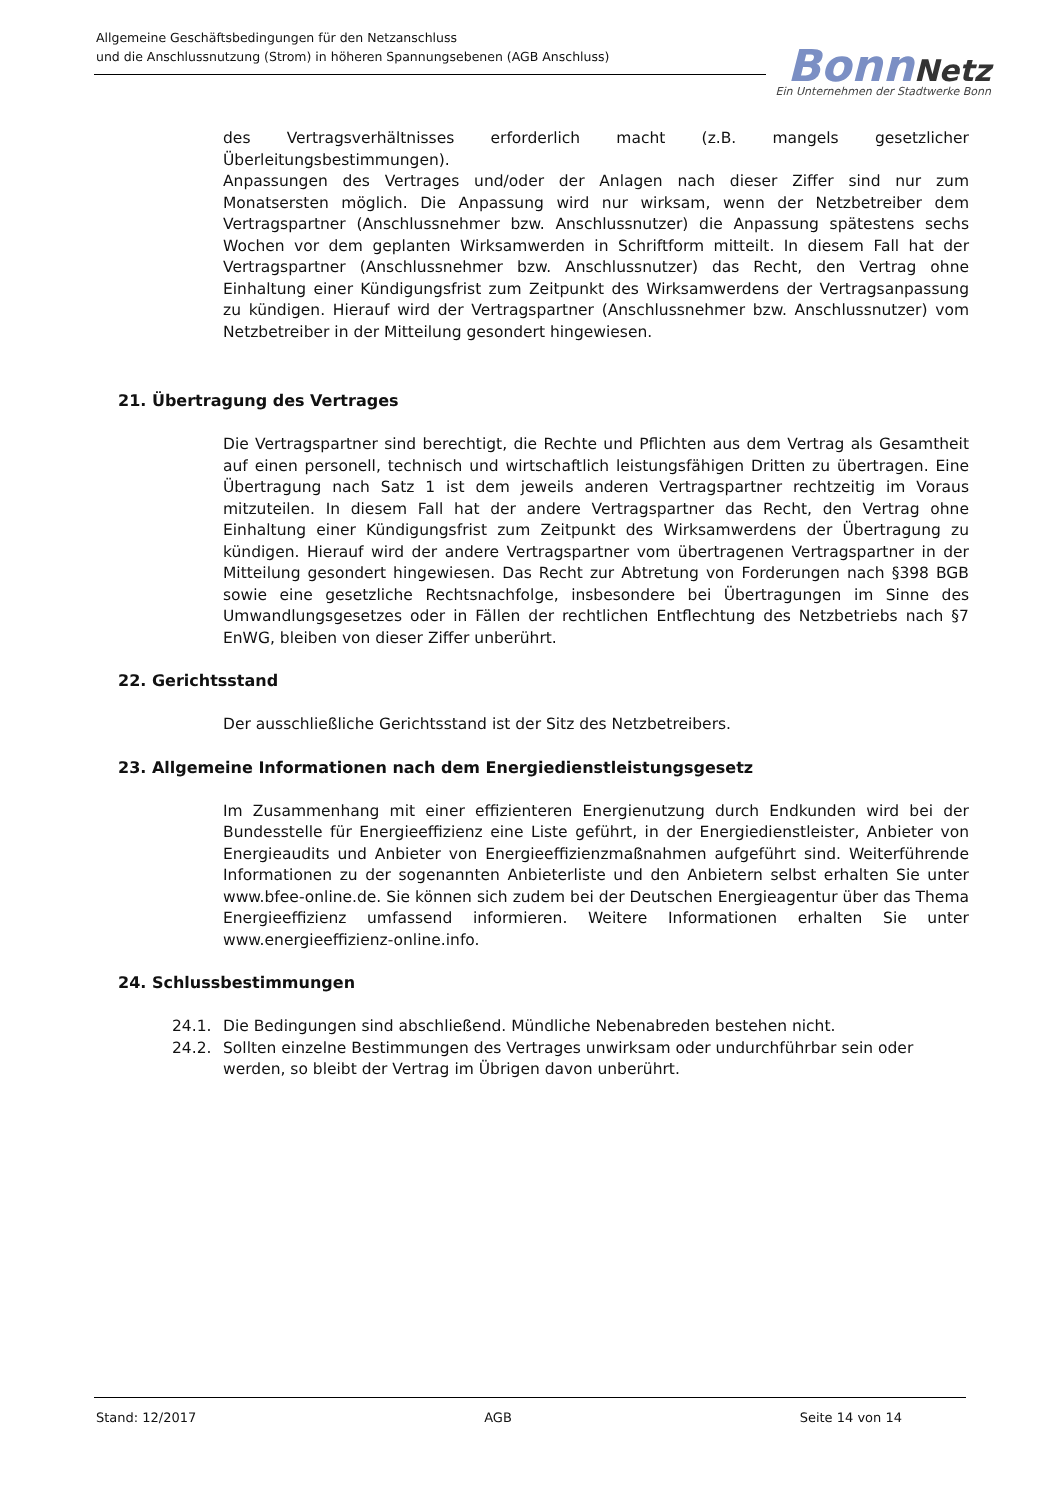Allgemeine Geschäftsbedingungen für den Netzanschluss
und die Anschlussnutzung (Strom) in höheren Spannungsebenen (AGB Anschluss)
Bonn Netz
Ein Unternehmen der Stadtwerke Bonn
des Vertragsverhältnisses erforderlich macht (z.B. mangels gesetzlicher Überleitungsbestimmungen).
Anpassungen des Vertrages und/oder der Anlagen nach dieser Ziffer sind nur zum Monatsersten möglich. Die Anpassung wird nur wirksam, wenn der Netzbetreiber dem Vertragspartner (Anschlussnehmer bzw. Anschlussnutzer) die Anpassung spätestens sechs Wochen vor dem geplanten Wirksamwerden in Schriftform mitteilt. In diesem Fall hat der Vertragspartner (Anschlussnehmer bzw. Anschlussnutzer) das Recht, den Vertrag ohne Einhaltung einer Kündigungsfrist zum Zeitpunkt des Wirksamwerdens der Vertragsanpassung zu kündigen. Hierauf wird der Vertragspartner (Anschlussnehmer bzw. Anschlussnutzer) vom Netzbetreiber in der Mitteilung gesondert hingewiesen.
21. Übertragung des Vertrages
Die Vertragspartner sind berechtigt, die Rechte und Pflichten aus dem Vertrag als Gesamtheit auf einen personell, technisch und wirtschaftlich leistungsfähigen Dritten zu übertragen. Eine Übertragung nach Satz 1 ist dem jeweils anderen Vertragspartner rechtzeitig im Voraus mitzuteilen. In diesem Fall hat der andere Vertragspartner das Recht, den Vertrag ohne Einhaltung einer Kündigungsfrist zum Zeitpunkt des Wirksamwerdens der Übertragung zu kündigen. Hierauf wird der andere Vertragspartner vom übertragenen Vertragspartner in der Mitteilung gesondert hingewiesen. Das Recht zur Abtretung von Forderungen nach §398 BGB sowie eine gesetzliche Rechtsnachfolge, insbesondere bei Übertragungen im Sinne des Umwandlungsgesetzes oder in Fällen der rechtlichen Entflechtung des Netzbetriebs nach §7 EnWG, bleiben von dieser Ziffer unberührt.
22. Gerichtsstand
Der ausschließliche Gerichtsstand ist der Sitz des Netzbetreibers.
23. Allgemeine Informationen nach dem Energiedienstleistungsgesetz
Im Zusammenhang mit einer effizienteren Energienutzung durch Endkunden wird bei der Bundesstelle für Energieeffizienz eine Liste geführt, in der Energiedienstleister, Anbieter von Energieaudits und Anbieter von Energieeffizienzmaßnahmen aufgeführt sind. Weiterführende Informationen zu der sogenannten Anbieterliste und den Anbietern selbst erhalten Sie unter www.bfee-online.de. Sie können sich zudem bei der Deutschen Energieagentur über das Thema Energieeffizienz umfassend informieren. Weitere Informationen erhalten Sie unter www.energieeffizienz-online.info.
24. Schlussbestimmungen
24.1. Die Bedingungen sind abschließend. Mündliche Nebenabreden bestehen nicht.
24.2. Sollten einzelne Bestimmungen des Vertrages unwirksam oder undurchführbar sein oder werden, so bleibt der Vertrag im Übrigen davon unberührt.
Stand: 12/2017 AGB Seite 14 von 14